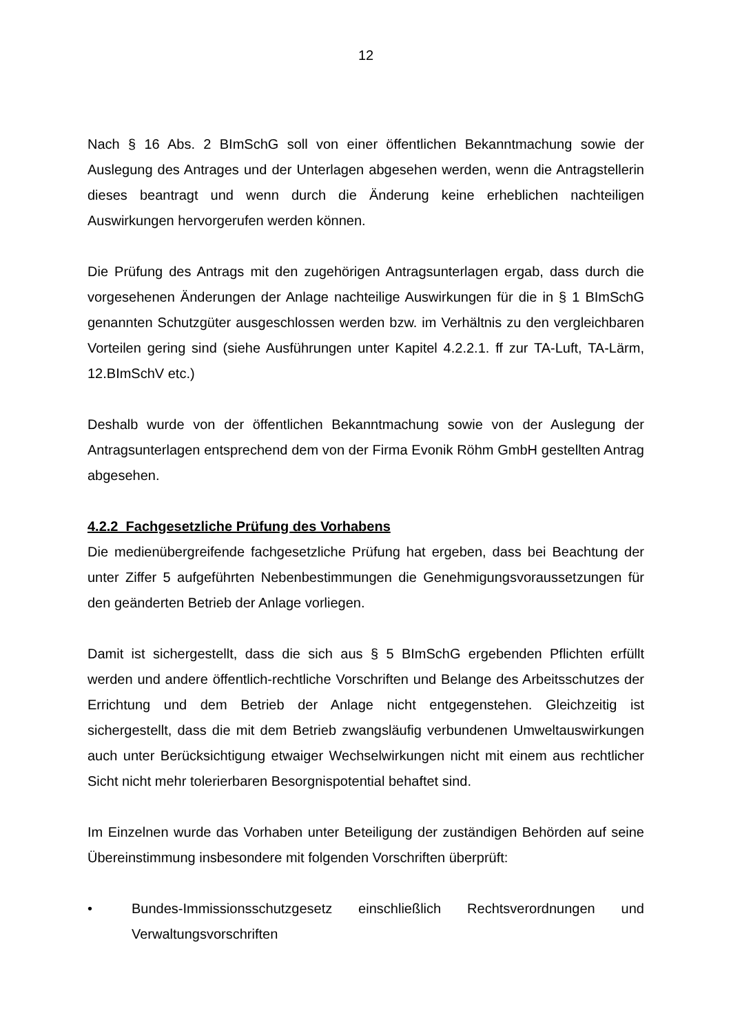12
Nach § 16 Abs. 2 BImSchG soll von einer öffentlichen Bekanntmachung sowie der Auslegung des Antrages und der Unterlagen abgesehen werden, wenn die Antragstellerin dieses beantragt und wenn durch die Änderung keine erheblichen nachteiligen Auswirkungen hervorgerufen werden können.
Die Prüfung des Antrags mit den zugehörigen Antragsunterlagen ergab, dass durch die vorgesehenen Änderungen der Anlage nachteilige Auswirkungen für die in § 1 BImSchG genannten Schutzgüter ausgeschlossen werden bzw. im Verhältnis zu den vergleichbaren Vorteilen gering sind (siehe Ausführungen unter Kapitel 4.2.2.1. ff zur TA-Luft, TA-Lärm, 12.BImSchV etc.)
Deshalb wurde von der öffentlichen Bekanntmachung sowie von der Auslegung der Antragsunterlagen entsprechend dem von der Firma Evonik Röhm GmbH gestellten Antrag abgesehen.
4.2.2 Fachgesetzliche Prüfung des Vorhabens
Die medienübergreifende fachgesetzliche Prüfung hat ergeben, dass bei Beachtung der unter Ziffer 5 aufgeführten Nebenbestimmungen die Genehmigungsvoraussetzungen für den geänderten Betrieb der Anlage vorliegen.
Damit ist sichergestellt, dass die sich aus § 5 BImSchG ergebenden Pflichten erfüllt werden und andere öffentlich-rechtliche Vorschriften und Belange des Arbeitsschutzes der Errichtung und dem Betrieb der Anlage nicht entgegenstehen. Gleichzeitig ist sichergestellt, dass die mit dem Betrieb zwangsläufig verbundenen Umweltauswirkungen auch unter Berücksichtigung etwaiger Wechselwirkungen nicht mit einem aus rechtlicher Sicht nicht mehr tolerierbaren Besorgnispotential behaftet sind.
Im Einzelnen wurde das Vorhaben unter Beteiligung der zuständigen Behörden auf seine Übereinstimmung insbesondere mit folgenden Vorschriften überprüft:
• Bundes-Immissionsschutzgesetz einschließlich Rechtsverordnungen und Verwaltungsvorschriften